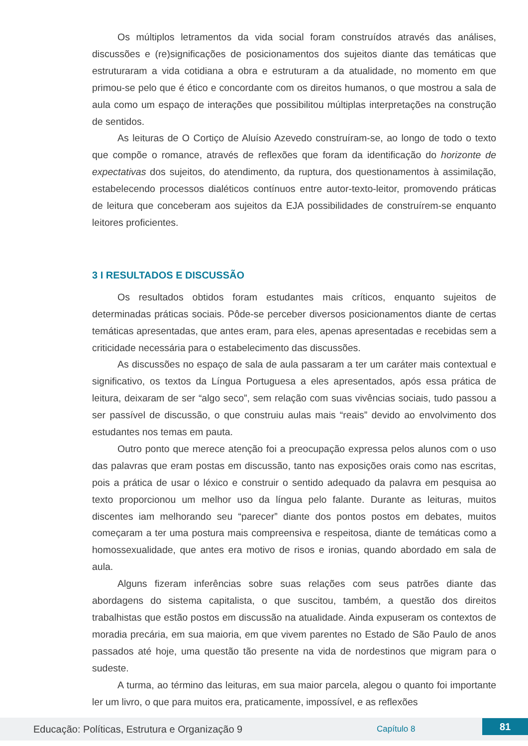Os múltiplos letramentos da vida social foram construídos através das análises, discussões e (re)significações de posicionamentos dos sujeitos diante das temáticas que estruturaram a vida cotidiana a obra e estruturam a da atualidade, no momento em que primou-se pelo que é ético e concordante com os direitos humanos, o que mostrou a sala de aula como um espaço de interações que possibilitou múltiplas interpretações na construção de sentidos.
As leituras de O Cortiço de Aluísio Azevedo construíram-se, ao longo de todo o texto que compõe o romance, através de reflexões que foram da identificação do horizonte de expectativas dos sujeitos, do atendimento, da ruptura, dos questionamentos à assimilação, estabelecendo processos dialéticos contínuos entre autor-texto-leitor, promovendo práticas de leitura que conceberam aos sujeitos da EJA possibilidades de construírem-se enquanto leitores proficientes.
3 I RESULTADOS E DISCUSSÃO
Os resultados obtidos foram estudantes mais críticos, enquanto sujeitos de determinadas práticas sociais. Pôde-se perceber diversos posicionamentos diante de certas temáticas apresentadas, que antes eram, para eles, apenas apresentadas e recebidas sem a criticidade necessária para o estabelecimento das discussões.
As discussões no espaço de sala de aula passaram a ter um caráter mais contextual e significativo, os textos da Língua Portuguesa a eles apresentados, após essa prática de leitura, deixaram de ser “algo seco”, sem relação com suas vivências sociais, tudo passou a ser passível de discussão, o que construiu aulas mais “reais” devido ao envolvimento dos estudantes nos temas em pauta.
Outro ponto que merece atenção foi a preocupação expressa pelos alunos com o uso das palavras que eram postas em discussão, tanto nas exposições orais como nas escritas, pois a prática de usar o léxico e construir o sentido adequado da palavra em pesquisa ao texto proporcionou um melhor uso da língua pelo falante. Durante as leituras, muitos discentes iam melhorando seu “parecer” diante dos pontos postos em debates, muitos começaram a ter uma postura mais compreensiva e respeitosa, diante de temáticas como a homossexualidade, que antes era motivo de risos e ironias, quando abordado em sala de aula.
Alguns fizeram inferências sobre suas relações com seus patrões diante das abordagens do sistema capitalista, o que suscitou, também, a questão dos direitos trabalhistas que estão postos em discussão na atualidade. Ainda expuseram os contextos de moradia precária, em sua maioria, em que vivem parentes no Estado de São Paulo de anos passados até hoje, uma questão tão presente na vida de nordestinos que migram para o sudeste.
A turma, ao término das leituras, em sua maior parcela, alegou o quanto foi importante ler um livro, o que para muitos era, praticamente, impossível, e as reflexões
Educação: Políticas, Estrutura e Organização 9 Capítulo 8 81